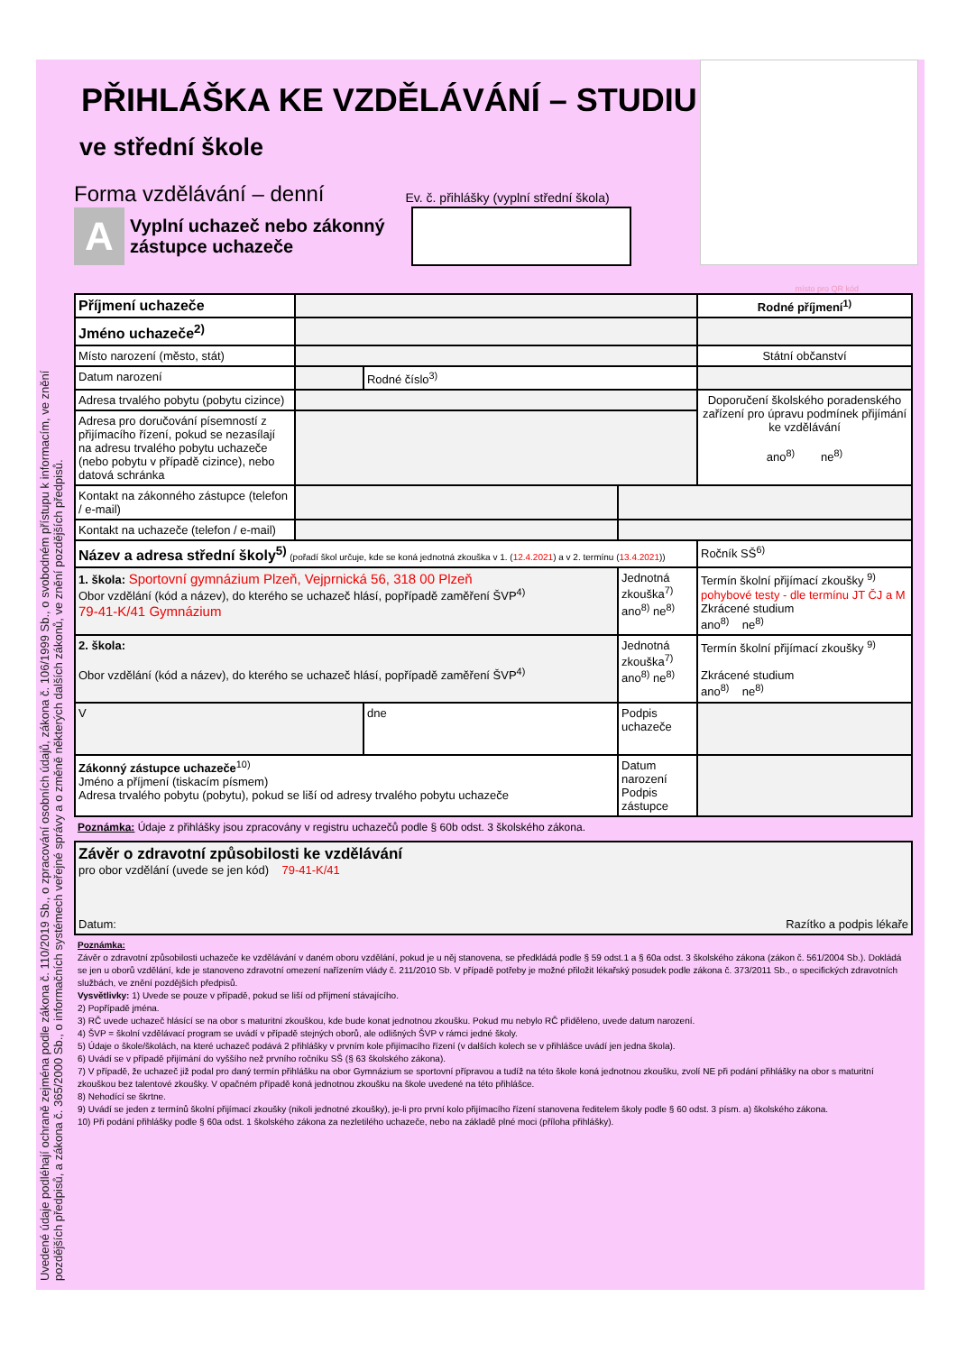Uvedené údaje podléhají ochraně zejména podle zákona č. 110/2019 Sb., o zpracování osobních údajů, zákona č. 106/1999 Sb., o svobodném přístupu k informacím, ve znění pozdějších předpisů, a zákona č. 365/2000 Sb., o informačních systémech veřejné správy a o změně některých dalších zákonů, ve znění pozdějších předpisů.
PŘIHLÁŠKA KE VZDĚLÁVÁNÍ – STUDIU
ve střední škole
Forma vzdělávání – denní
Ev. č. přihlášky (vyplní střední škola)
A
Vyplní uchazeč nebo zákonný zástupce uchazeče
místo pro QR kód
| Příjmení uchazeče | | | | Rodné příjmení<sup>1)</sup> |
| Jméno uchazeče<sup>2)</sup> | | | | |
| Místo narození (město, stát) | | | | Státní občanství |
| Datum narození | | Rodné číslo<sup>3)</sup> | | |
| Adresa trvalého pobytu (pobytu cizince) | | | | Doporučení školského poradenského zařízení pro úpravu podmínek přijímání ke vzdělávání ano<sup>8)</sup> ne<sup>8)</sup> |
| Adresa pro doručování písemností z přijímacího řízení, pokud se nezasílají na adresu trvalého pobytu uchazeče (nebo pobytu v případě cizince), nebo datová schránka | | | | |
| Kontakt na zákonného zástupce (telefon / e-mail) | | | | |
| Kontakt na uchazeče (telefon / e-mail) | | | | |
| Název a adresa střední školy<sup>5)</sup> (pořadí škol určuje, kde se koná jednotná zkouška v 1. ( 12.4.2021 ) a v 2. termínu ( 13.4.2021 )) | | | | Ročník SŠ<sup>6)</sup> |
| 1. škola: Sportovní gymnázium Plzeň, Vejprnická 56, 318 00 Plzeň Obor vzdělání (kód a název), do kterého se uchazeč hlásí, popřípadě zaměření ŠVP<sup>4)</sup> 79-41-K/41 Gymnázium | | | Jednotná zkouška<sup>7)</sup> ano<sup>8)</sup> ne<sup>8)</sup> | Termín školní přijímací zkoušky <sup>9)</sup> pohybové testy - dle termínu JT ČJ a M Zkrácené studium ano<sup>8)</sup> ne<sup>8)</sup> |
| 2. škola: Obor vzdělání (kód a název), do kterého se uchazeč hlásí, popřípadě zaměření ŠVP<sup>4)</sup> | | | Jednotná zkouška<sup>7)</sup> ano<sup>8)</sup> ne<sup>8)</sup> | Termín školní přijímací zkoušky <sup>9)</sup> Zkrácené studium ano<sup>8)</sup> ne<sup>8)</sup> |
| V | | dne | Podpis uchazeče | |
| Zákonný zástupce uchazeče<sup>10)</sup> Jméno a příjmení (tiskacím písmem) Adresa trvalého pobytu (pobytu), pokud se liší od adresy trvalého pobytu uchazeče | | | Datum narození Podpis zástupce | |
Poznámka: Údaje z přihlášky jsou zpracovány v registru uchazečů podle § 60b odst. 3 školského zákona.
| Závěr o zdravotní způsobilosti ke vzdělávání pro obor vzdělání (uvede se jen kód) 79-41-K/41 Datum: Razítko a podpis lékaře |
Poznámka:
Závěr o zdravotní způsobilosti uchazeče ke vzdělávání v daném oboru vzdělání, pokud je u něj stanovena, se předkládá podle § 59 odst.1 a § 60a odst. 3 školského zákona (zákon č. 561/2004 Sb.). Dokládá se jen u oborů vzdělání, kde je stanoveno zdravotní omezení nařízením vlády č. 211/2010 Sb. V případě potřeby je možné přiložit lékařský posudek podle zákona č. 373/2011 Sb., o specifických zdravotních službách, ve znění pozdějších předpisů.
Vysvětlivky: 1) Uvede se pouze v případě, pokud se liší od příjmení stávajícího.
2) Popřípadě jména.
3) RČ uvede uchazeč hlásící se na obor s maturitní zkouškou, kde bude konat jednotnou zkoušku. Pokud mu nebylo RČ přiděleno, uvede datum narození.
4) ŠVP = školní vzdělávací program se uvádí v případě stejných oborů, ale odlišných ŠVP v rámci jedné školy.
5) Údaje o škole/školách, na které uchazeč podává 2 přihlášky v prvním kole přijímacího řízení (v dalších kolech se v přihlášce uvádí jen jedna škola).
6) Uvádí se v případě přijímání do vyššího než prvního ročníku SŠ (§ 63 školského zákona).
7) V případě, že uchazeč již podal pro daný termín přihlášku na obor Gymnázium se sportovní přípravou a tudíž na této škole koná jednotnou zkoušku, zvolí NE při podání přihlášky na obor s maturitní zkouškou bez talentové zkoušky. V opačném případě koná jednotnou zkoušku na škole uvedené na této přihlášce.
8) Nehodící se škrtne.
9) Uvádí se jeden z termínů školní přijímací zkoušky (nikoli jednotné zkoušky), je-li pro první kolo přijímacího řízení stanovena ředitelem školy podle § 60 odst. 3 písm. a) školského zákona.
10) Při podání přihlášky podle § 60a odst. 1 školského zákona za nezletilého uchazeče, nebo na základě plné moci (příloha přihlášky).